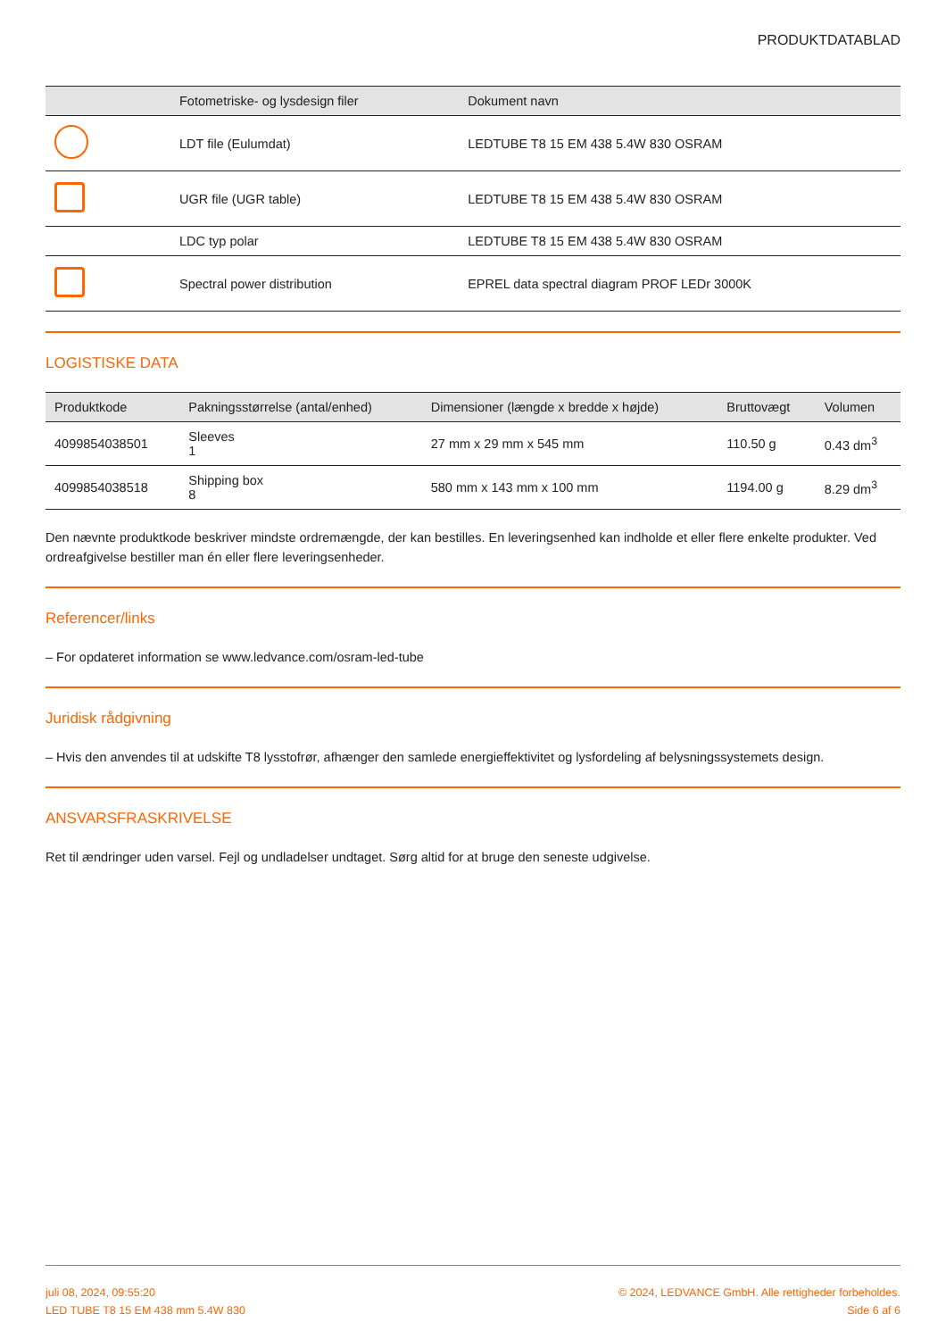PRODUKTDATABLAD
| | Fotometriske- og lysdesign filer | Dokument navn |
| --- | --- | --- |
| | LDT file (Eulumdat) | LEDTUBE T8 15 EM 438 5.4W 830 OSRAM |
| | UGR file (UGR table) | LEDTUBE T8 15 EM 438 5.4W 830 OSRAM |
| | LDC typ polar | LEDTUBE T8 15 EM 438 5.4W 830 OSRAM |
| | Spectral power distribution | EPREL data spectral diagram PROF LEDr 3000K |
LOGISTISKE DATA
| Produktkode | Pakningsstørrelse (antal/enhed) | Dimensioner (længde x bredde x højde) | Bruttovægt | Volumen |
| --- | --- | --- | --- | --- |
| 4099854038501 | Sleeves 1 | 27 mm x 29 mm x 545 mm | 110.50 g | 0.43 dm<sup>3</sup> |
| 4099854038518 | Shipping box 8 | 580 mm x 143 mm x 100 mm | 1194.00 g | 8.29 dm<sup>3</sup> |
Den nævnte produktkode beskriver mindste ordremængde, der kan bestilles. En leveringsenhed kan indholde et eller flere enkelte produkter. Ved ordreafgivelse bestiller man én eller flere leveringsenheder.
Referencer/links
– For opdateret information se www.ledvance.com/osram-led-tube
Juridisk rådgivning
– Hvis den anvendes til at udskifte T8 lysstofrør, afhænger den samlede energieffektivitet og lysfordeling af belysningssystemets design.
ANSVARSFRASKRIVELSE
Ret til ændringer uden varsel. Fejl og undladelser undtaget. Sørg altid for at bruge den seneste udgivelse.
juli 08, 2024, 09:55:20
LED TUBE T8 15 EM 438 mm 5.4W 830
© 2024, LEDVANCE GmbH. Alle rettigheder forbeholdes.
Side 6 af 6